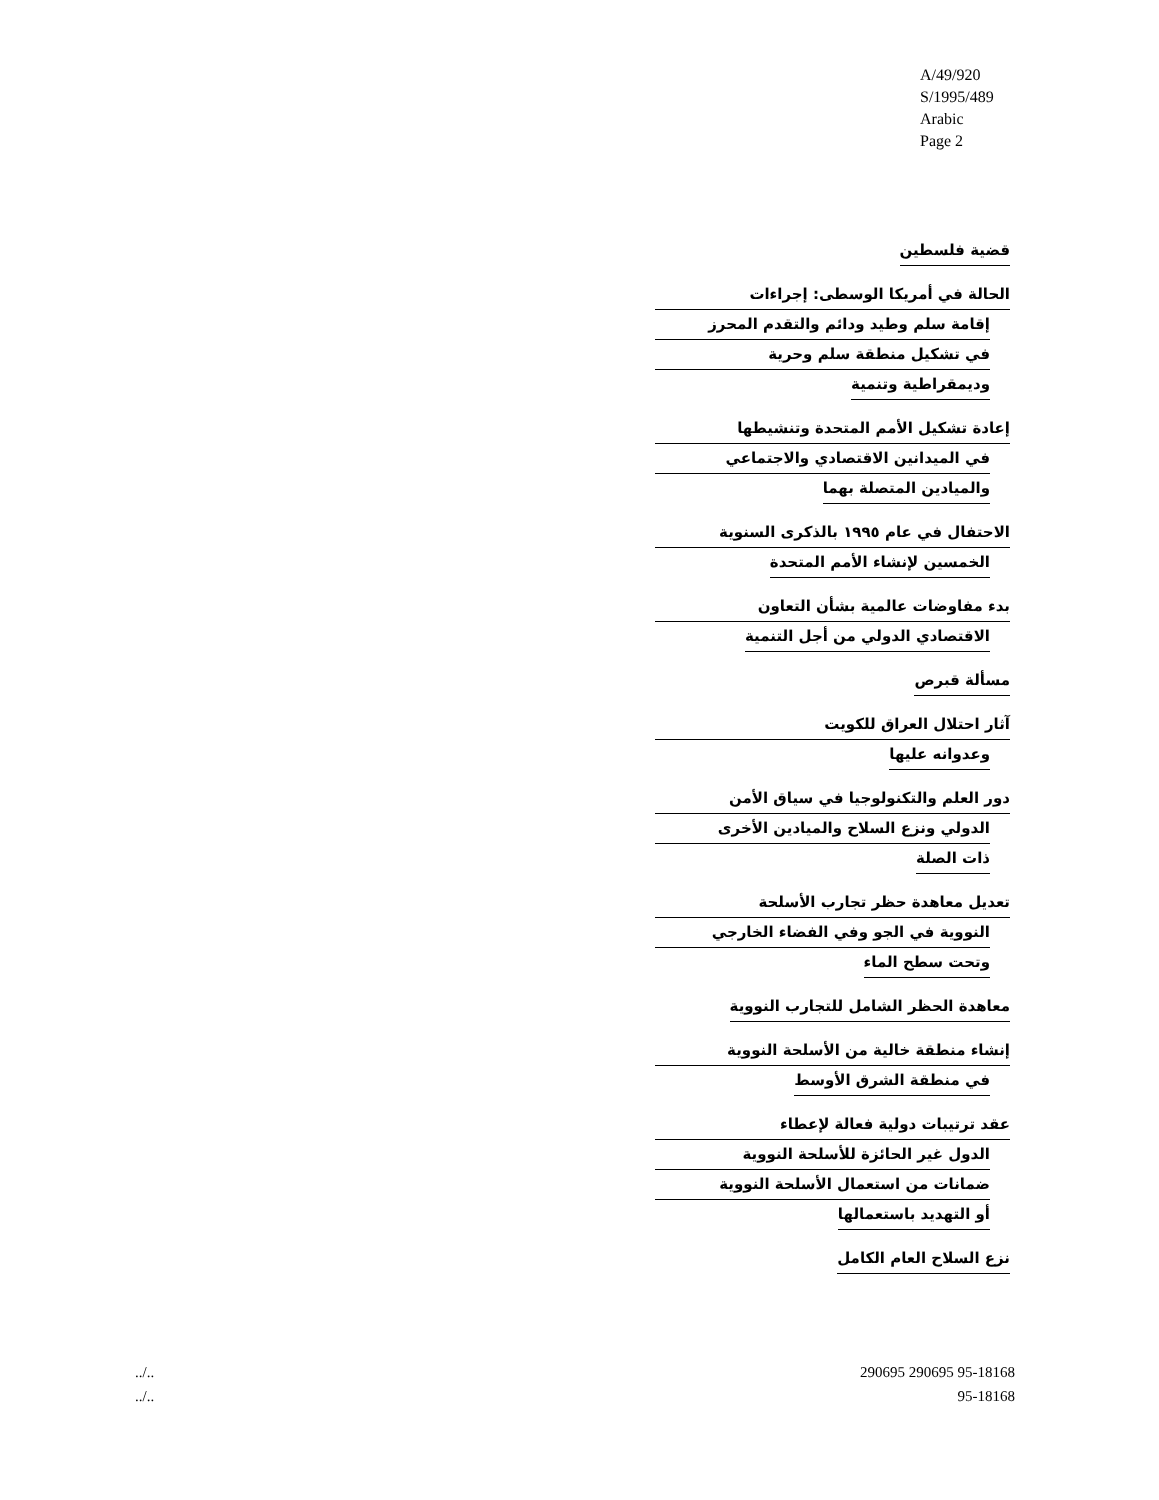A/49/920
S/1995/489
Arabic
Page 2
قضية فلسطين
الحالة في أمريكا الوسطى: إجراءات
إقامة سلم وطيد ودائم والتقدم المحرز
في تشكيل منطقة سلم وحرية
وديمقراطية وتنمية
إعادة تشكيل الأمم المتحدة وتنشيطها
في الميدانين الاقتصادي والاجتماعي
والميادين المتصلة بهما
الاحتفال في عام ١٩٩٥ بالذكرى السنوية
الخمسين لإنشاء الأمم المتحدة
بدء مفاوضات عالمية بشأن التعاون
الاقتصادي الدولي من أجل التنمية
مسألة قبرص
آثار احتلال العراق للكويت
وعدوانه عليها
دور العلم والتكنولوجيا في سياق الأمن
الدولي ونزع السلاح والميادين الأخرى
ذات الصلة
تعديل معاهدة حظر تجارب الأسلحة
النووية في الجو وفي الفضاء الخارجي
وتحت سطح الماء
معاهدة الحظر الشامل للتجارب النووية
إنشاء منطقة خالية من الأسلحة النووية
في منطقة الشرق الأوسط
عقد ترتيبات دولية فعالة لإعطاء
الدول غير الحائزة للأسلحة النووية
ضمانات من استعمال الأسلحة النووية
أو التهديد باستعمالها
نزع السلاح العام الكامل
../.. 290695 290695 95-18168
../.. 95-18168